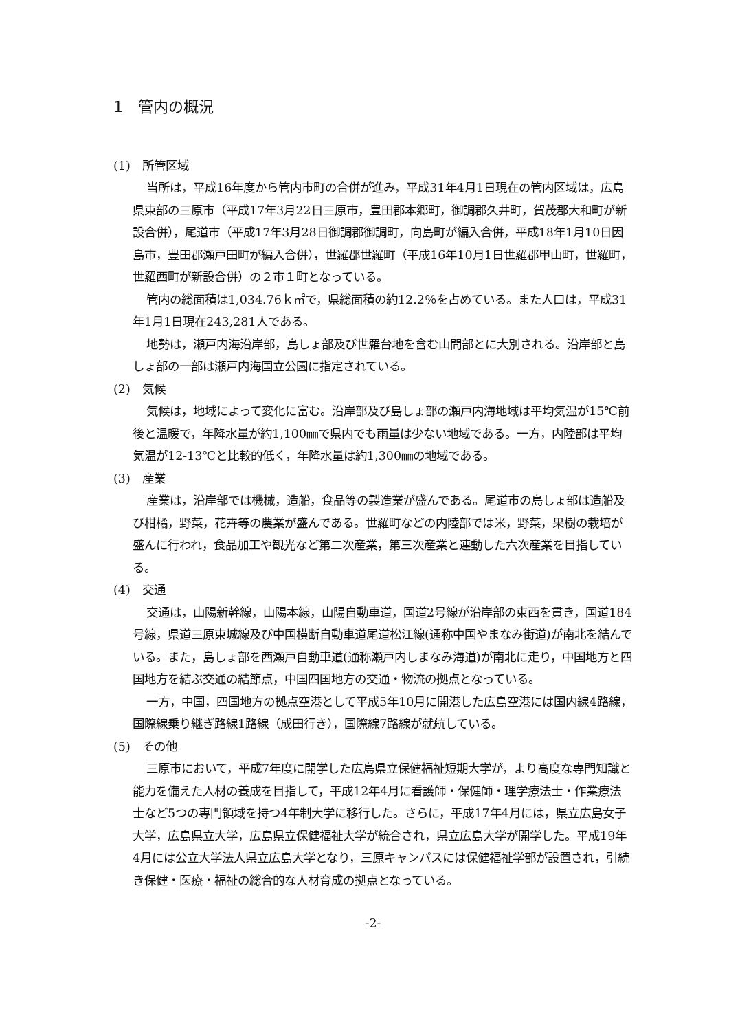1　管内の概況
(1)　所管区域
当所は，平成16年度から管内市町の合併が進み，平成31年4月1日現在の管内区域は，広島県東部の三原市（平成17年3月22日三原市，豊田郡本郷町，御調郡久井町，賀茂郡大和町が新設合併），尾道市（平成17年3月28日御調郡御調町，向島町が編入合併，平成18年1月10日因島市，豊田郡瀬戸田町が編入合併），世羅郡世羅町（平成16年10月1日世羅郡甲山町，世羅町，世羅西町が新設合併）の２市１町となっている。
管内の総面積は1,034.76ｋ㎡で，県総面積の約12.2％を占めている。また人口は，平成31年1月1日現在243,281人である。
地勢は，瀬戸内海沿岸部，島しょ部及び世羅台地を含む山間部とに大別される。沿岸部と島しょ部の一部は瀬戸内海国立公園に指定されている。
(2)　気候
気候は，地域によって変化に富む。沿岸部及び島しょ部の瀬戸内海地域は平均気温が15℃前後と温暖で，年降水量が約1,100㎜で県内でも雨量は少ない地域である。一方，内陸部は平均気温が12-13℃と比較的低く，年降水量は約1,300㎜の地域である。
(3)　産業
産業は，沿岸部では機械，造船，食品等の製造業が盛んである。尾道市の島しょ部は造船及び柑橘，野菜，花卉等の農業が盛んである。世羅町などの内陸部では米，野菜，果樹の栽培が盛んに行われ，食品加工や観光など第二次産業，第三次産業と連動した六次産業を目指している。
(4)　交通
交通は，山陽新幹線，山陽本線，山陽自動車道，国道2号線が沿岸部の東西を貫き，国道184号線，県道三原東城線及び中国横断自動車道尾道松江線(通称中国やまなみ街道)が南北を結んでいる。また，島しょ部を西瀬戸自動車道(通称瀬戸内しまなみ海道)が南北に走り，中国地方と四国地方を結ぶ交通の結節点，中国四国地方の交通・物流の拠点となっている。
一方，中国，四国地方の拠点空港として平成5年10月に開港した広島空港には国内線4路線，国際線乗り継ぎ路線1路線（成田行き），国際線7路線が就航している。
(5)　その他
三原市において，平成7年度に開学した広島県立保健福祉短期大学が，より高度な専門知識と能力を備えた人材の養成を目指して，平成12年4月に看護師・保健師・理学療法士・作業療法士など5つの専門領域を持つ4年制大学に移行した。さらに，平成17年4月には，県立広島女子大学，広島県立大学，広島県立保健福祉大学が統合され，県立広島大学が開学した。平成19年4月には公立大学法人県立広島大学となり，三原キャンパスには保健福祉学部が設置され，引続き保健・医療・福祉の総合的な人材育成の拠点となっている。
-2-